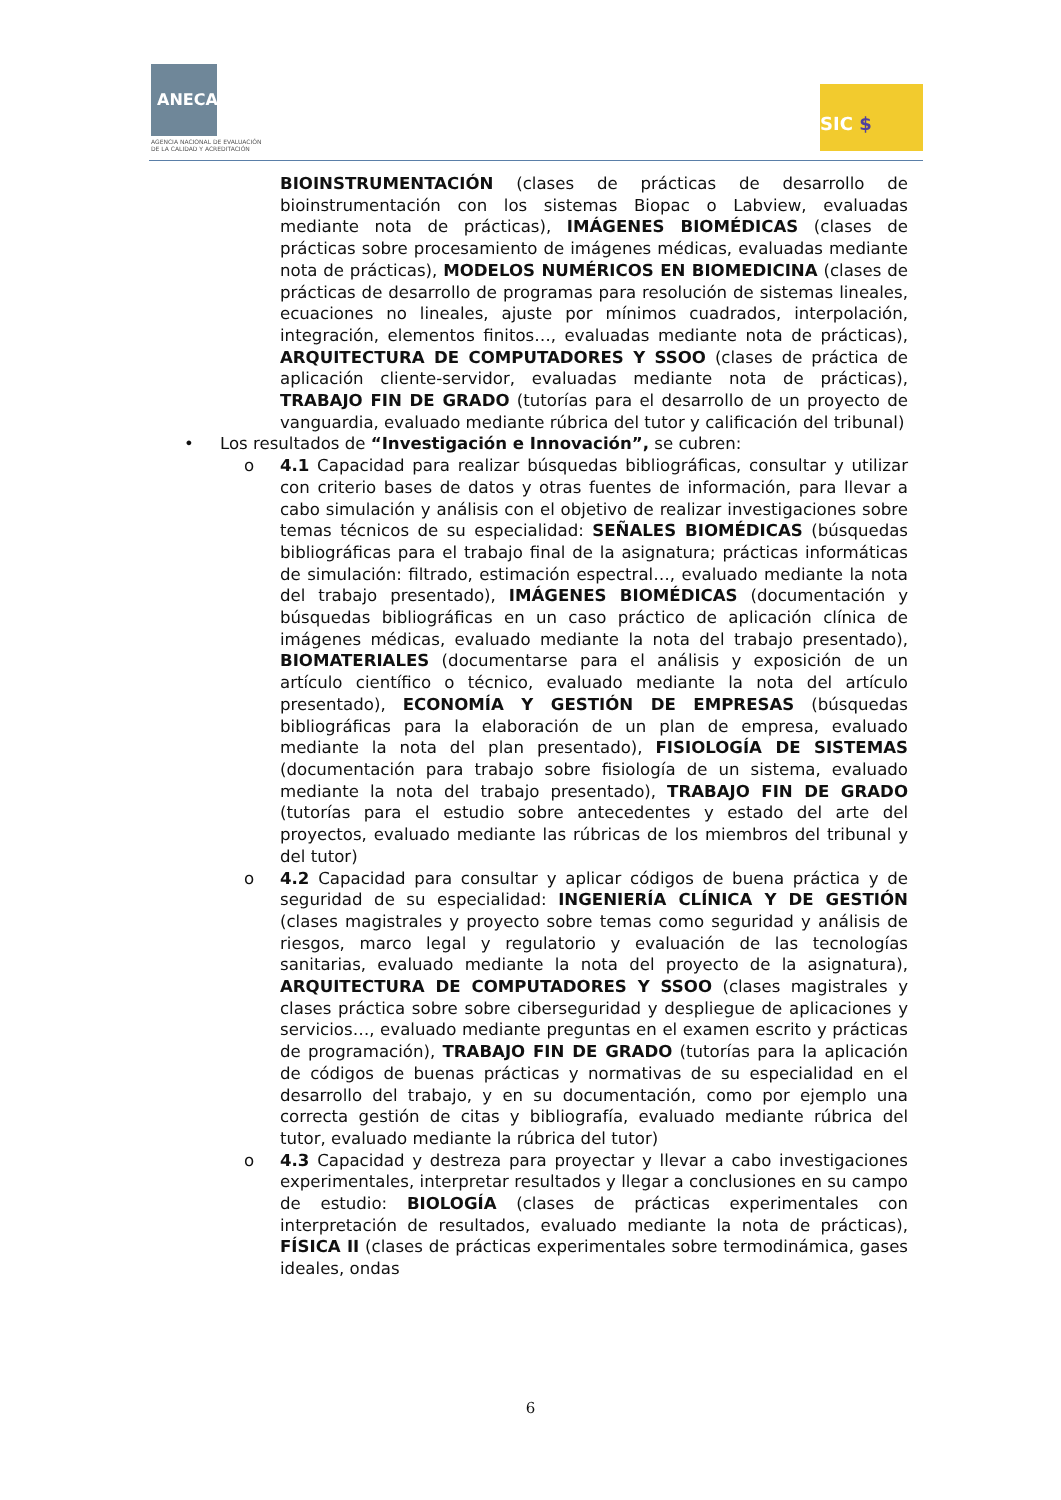ANECA
AGENCIA NACIONAL DE EVALUACIÓN
DE LA CALIDAD Y ACREDITACIÓN
SIC $
BIOINSTRUMENTACIÓN (clases de prácticas de desarrollo de bioinstrumentación con los sistemas Biopac o Labview, evaluadas mediante nota de prácticas), IMÁGENES BIOMÉDICAS (clases de prácticas sobre procesamiento de imágenes médicas, evaluadas mediante nota de prácticas), MODELOS NUMÉRICOS EN BIOMEDICINA (clases de prácticas de desarrollo de programas para resolución de sistemas lineales, ecuaciones no lineales, ajuste por mínimos cuadrados, interpolación, integración, elementos finitos…, evaluadas mediante nota de prácticas), ARQUITECTURA DE COMPUTADORES Y SSOO (clases de práctica de aplicación cliente-servidor, evaluadas mediante nota de prácticas), TRABAJO FIN DE GRADO (tutorías para el desarrollo de un proyecto de vanguardia, evaluado mediante rúbrica del tutor y calificación del tribunal)
• Los resultados de “Investigación e Innovación”, se cubren:
o 4.1 Capacidad para realizar búsquedas bibliográficas, consultar y utilizar con criterio bases de datos y otras fuentes de información, para llevar a cabo simulación y análisis con el objetivo de realizar investigaciones sobre temas técnicos de su especialidad: SEÑALES BIOMÉDICAS (búsquedas bibliográficas para el trabajo final de la asignatura; prácticas informáticas de simulación: filtrado, estimación espectral…, evaluado mediante la nota del trabajo presentado), IMÁGENES BIOMÉDICAS (documentación y búsquedas bibliográficas en un caso práctico de aplicación clínica de imágenes médicas, evaluado mediante la nota del trabajo presentado), BIOMATERIALES (documentarse para el análisis y exposición de un artículo científico o técnico, evaluado mediante la nota del artículo presentado), ECONOMÍA Y GESTIÓN DE EMPRESAS (búsquedas bibliográficas para la elaboración de un plan de empresa, evaluado mediante la nota del plan presentado), FISIOLOGÍA DE SISTEMAS (documentación para trabajo sobre fisiología de un sistema, evaluado mediante la nota del trabajo presentado), TRABAJO FIN DE GRADO (tutorías para el estudio sobre antecedentes y estado del arte del proyectos, evaluado mediante las rúbricas de los miembros del tribunal y del tutor)
o 4.2 Capacidad para consultar y aplicar códigos de buena práctica y de seguridad de su especialidad: INGENIERÍA CLÍNICA Y DE GESTIÓN (clases magistrales y proyecto sobre temas como seguridad y análisis de riesgos, marco legal y regulatorio y evaluación de las tecnologías sanitarias, evaluado mediante la nota del proyecto de la asignatura), ARQUITECTURA DE COMPUTADORES Y SSOO (clases magistrales y clases práctica sobre sobre ciberseguridad y despliegue de aplicaciones y servicios…, evaluado mediante preguntas en el examen escrito y prácticas de programación), TRABAJO FIN DE GRADO (tutorías para la aplicación de códigos de buenas prácticas y normativas de su especialidad en el desarrollo del trabajo, y en su documentación, como por ejemplo una correcta gestión de citas y bibliografía, evaluado mediante rúbrica del tutor, evaluado mediante la rúbrica del tutor)
o 4.3 Capacidad y destreza para proyectar y llevar a cabo investigaciones experimentales, interpretar resultados y llegar a conclusiones en su campo de estudio: BIOLOGÍA (clases de prácticas experimentales con interpretación de resultados, evaluado mediante la nota de prácticas), FÍSICA II (clases de prácticas experimentales sobre termodinámica, gases ideales, ondas
6